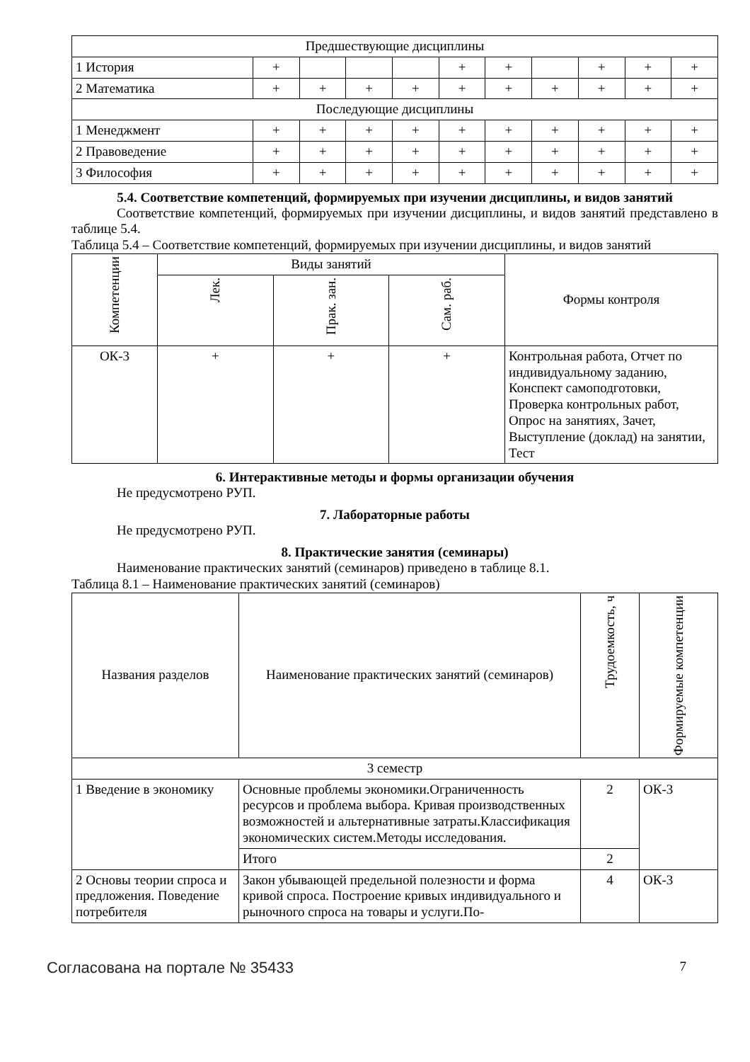| Предшествующие дисциплины | | | | | | | | | | |
| 1 История | + | | | | + | + | | + | + | + |
| 2 Математика | + | + | + | + | + | + | + | + | + | + |
| Последующие дисциплины | | | | | | | | | | |
| 1 Менеджмент | + | + | + | + | + | + | + | + | + | + |
| 2 Правоведение | + | + | + | + | + | + | + | + | + | + |
| 3 Философия | + | + | + | + | + | + | + | + | + | + |
5.4. Соответствие компетенций, формируемых при изучении дисциплины, и видов занятий
Соответствие компетенций, формируемых при изучении дисциплины, и видов занятий представлено в таблице 5.4.
Таблица 5.4 – Соответствие компетенций, формируемых при изучении дисциплины, и видов занятий
| Компетенции | Виды занятий | | | Формы контроля |
| --- | --- | --- | --- | --- |
| | Лек. | Прак. зан. | Сам. раб. | |
| ОК-3 | + | + | + | Контрольная работа, Отчет по индивидуальному заданию, Конспект самоподготовки, Проверка контрольных работ, Опрос на занятиях, Зачет, Выступление (доклад) на занятии, Тест |
6. Интерактивные методы и формы организации обучения
Не предусмотрено РУП.
7. Лабораторные работы
Не предусмотрено РУП.
8. Практические занятия (семинары)
Наименование практических занятий (семинаров) приведено в таблице 8.1.
Таблица 8.1 – Наименование практических занятий (семинаров)
| Названия разделов | Наименование практических занятий (семинаров) | Трудоемкость, ч | Формируемые компетенции |
| --- | --- | --- | --- |
| 3 семестр | | | |
| 1 Введение в экономику | Основные проблемы экономики.Ограниченность ресурсов и проблема выбора. Кривая производственных возможностей и альтернативные затраты.Классификация экономических систем.Методы исследования. | 2 | ОК-3 |
| | Итого | 2 | |
| 2 Основы теории спроса и предложения. Поведение потребителя | Закон убывающей предельной полезности и форма кривой спроса. Построение кривых индивидуального и рыночного спроса на товары и услуги.По- | 4 | ОК-3 |
Согласована на портале № 35433 7